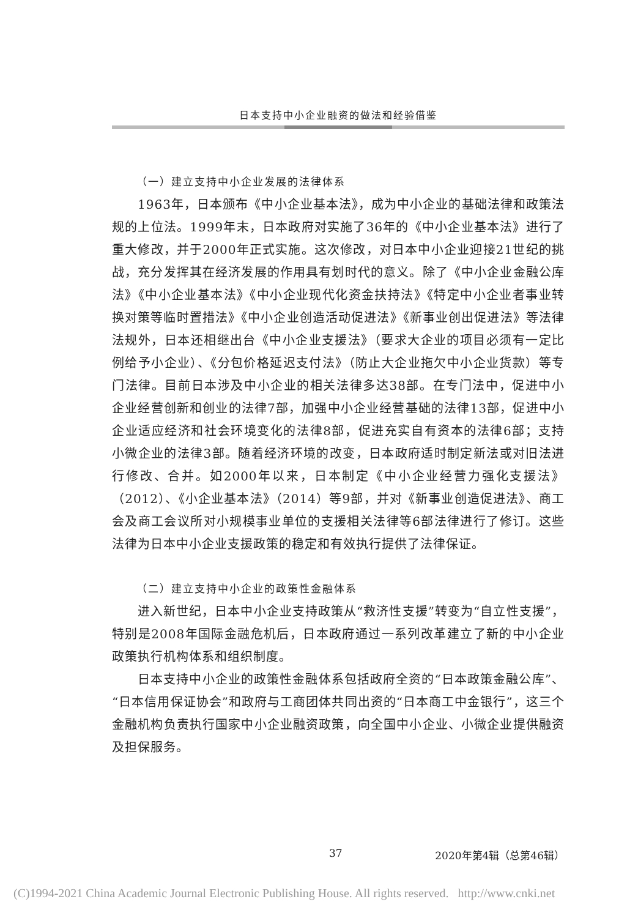日本支持中小企业融资的做法和经验借鉴
（一）建立支持中小企业发展的法律体系
1963年，日本颁布《中小企业基本法》，成为中小企业的基础法律和政策法规的上位法。1999年末，日本政府对实施了36年的《中小企业基本法》进行了重大修改，并于2000年正式实施。这次修改，对日本中小企业迎接21世纪的挑战，充分发挥其在经济发展的作用具有划时代的意义。除了《中小企业金融公库法》《中小企业基本法》《中小企业现代化资金扶持法》《特定中小企业者事业转换对策等临时置措法》《中小企业创造活动促进法》《新事业创出促进法》等法律法规外，日本还相继出台《中小企业支援法》（要求大企业的项目必须有一定比例给予小企业）、《分包价格延迟支付法》（防止大企业拖欠中小企业货款）等专门法律。目前日本涉及中小企业的相关法律多达38部。在专门法中，促进中小企业经营创新和创业的法律7部，加强中小企业经营基础的法律13部，促进中小企业适应经济和社会环境变化的法律8部，促进充实自有资本的法律6部；支持小微企业的法律3部。随着经济环境的改变，日本政府适时制定新法或对旧法进行修改、合并。如2000年以来，日本制定《中小企业经营力强化支援法》（2012）、《小企业基本法》（2014）等9部，并对《新事业创造促进法》、商工会及商工会议所对小规模事业单位的支援相关法律等6部法律进行了修订。这些法律为日本中小企业支援政策的稳定和有效执行提供了法律保证。
（二）建立支持中小企业的政策性金融体系
进入新世纪，日本中小企业支持政策从“救济性支援”转变为“自立性支援”，特别是2008年国际金融危机后，日本政府通过一系列改革建立了新的中小企业政策执行机构体系和组织制度。
日本支持中小企业的政策性金融体系包括政府全资的“日本政策金融公库”、“日本信用保证协会”和政府与工商团体共同出资的“日本商工中金银行”，这三个金融机构负责执行国家中小企业融资政策，向全国中小企业、小微企业提供融资及担保服务。
37 2020年第4辑（总第46辑）
(C)1994-2021 China Academic Journal Electronic Publishing House. All rights reserved. http://www.cnki.net